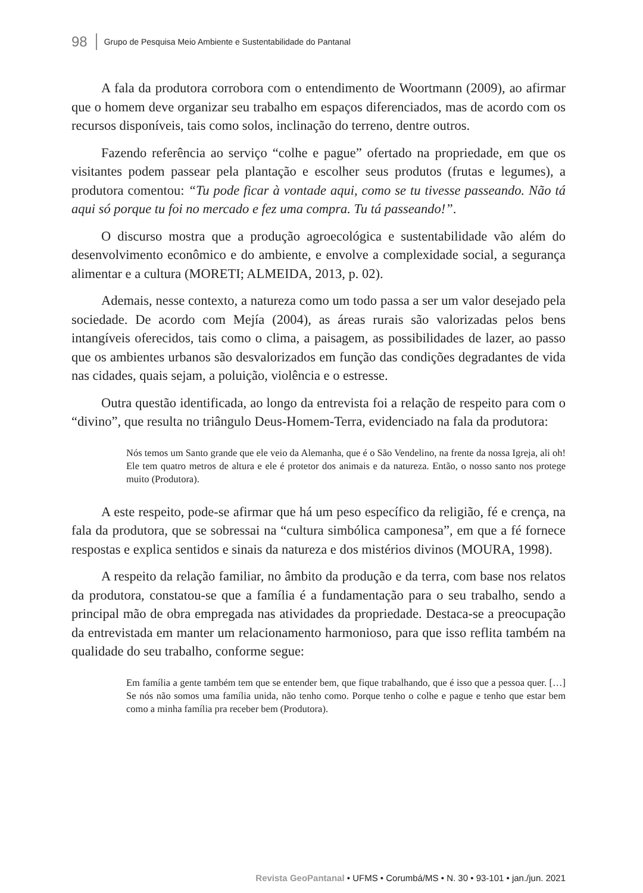98 Grupo de Pesquisa Meio Ambiente e Sustentabilidade do Pantanal
A fala da produtora corrobora com o entendimento de Woortmann (2009), ao afirmar que o homem deve organizar seu trabalho em espaços diferenciados, mas de acordo com os recursos disponíveis, tais como solos, inclinação do terreno, dentre outros.
Fazendo referência ao serviço “colhe e pague” ofertado na propriedade, em que os visitantes podem passear pela plantação e escolher seus produtos (frutas e legumes), a produtora comentou: “Tu pode ficar à vontade aqui, como se tu tivesse passeando. Não tá aqui só porque tu foi no mercado e fez uma compra. Tu tá passeando!”.
O discurso mostra que a produção agroecológica e sustentabilidade vão além do desenvolvimento econômico e do ambiente, e envolve a complexidade social, a segurança alimentar e a cultura (MORETI; ALMEIDA, 2013, p. 02).
Ademais, nesse contexto, a natureza como um todo passa a ser um valor desejado pela sociedade. De acordo com Mejía (2004), as áreas rurais são valorizadas pelos bens intangíveis oferecidos, tais como o clima, a paisagem, as possibilidades de lazer, ao passo que os ambientes urbanos são desvalorizados em função das condições degradantes de vida nas cidades, quais sejam, a poluição, violência e o estresse.
Outra questão identificada, ao longo da entrevista foi a relação de respeito para com o “divino”, que resulta no triângulo Deus-Homem-Terra, evidenciado na fala da produtora:
Nós temos um Santo grande que ele veio da Alemanha, que é o São Vendelino, na frente da nossa Igreja, ali oh! Ele tem quatro metros de altura e ele é protetor dos animais e da natureza. Então, o nosso santo nos protege muito (Produtora).
A este respeito, pode-se afirmar que há um peso específico da religião, fé e crença, na fala da produtora, que se sobressai na “cultura simbólica camponesa”, em que a fé fornece respostas e explica sentidos e sinais da natureza e dos mistérios divinos (MOURA, 1998).
A respeito da relação familiar, no âmbito da produção e da terra, com base nos relatos da produtora, constatou-se que a família é a fundamentação para o seu trabalho, sendo a principal mão de obra empregada nas atividades da propriedade. Destaca-se a preocupação da entrevistada em manter um relacionamento harmonioso, para que isso reflita também na qualidade do seu trabalho, conforme segue:
Em família a gente também tem que se entender bem, que fique trabalhando, que é isso que a pessoa quer. […] Se nós não somos uma família unida, não tenho como. Porque tenho o colhe e pague e tenho que estar bem como a minha família pra receber bem (Produtora).
Revista GeoPantanal • UFMS • Corumbá/MS • N. 30 • 93-101 • jan./jun. 2021